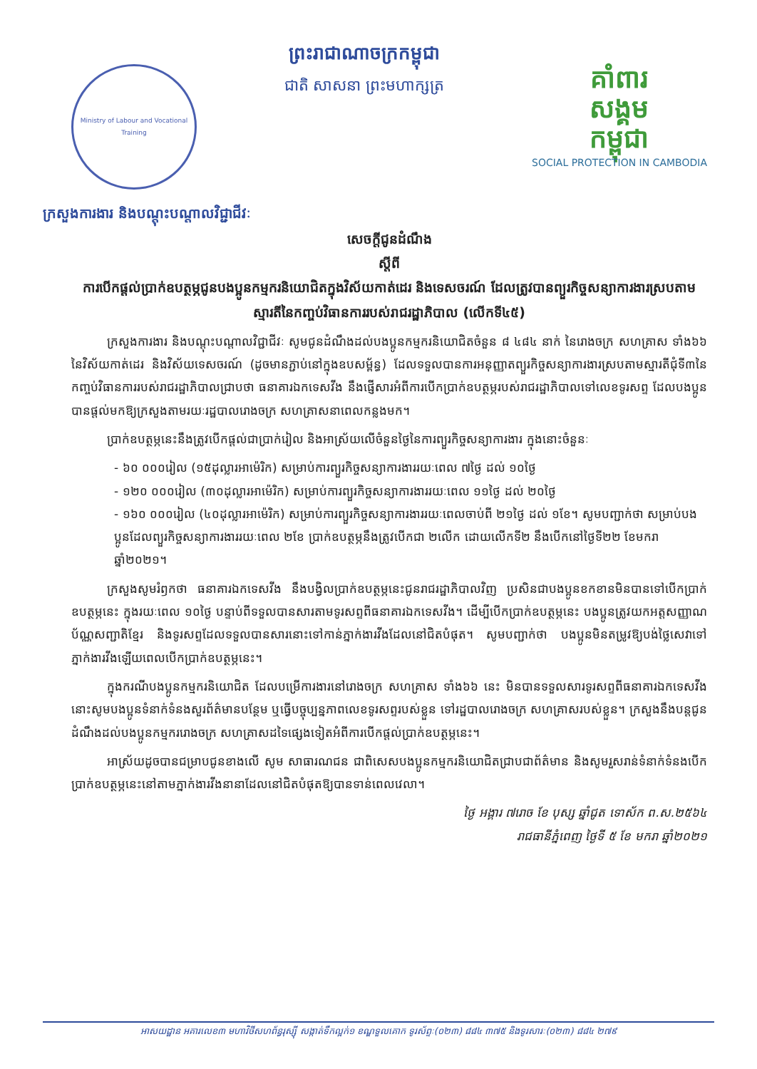Ministry of Labour and Vocational Training
ព្រះរាជាណាចក្រកម្ពុជា
ជាតិ សាសនា ព្រះមហាក្សត្រ
គាំពារ
សង្គម
កម្ពុជា
SOCIAL PROTECTION IN CAMBODIA
ក្រសួងការងារ និងបណ្តុះបណ្តាលវិជ្ជាជីវៈ
សេចក្តីជូនដំណឹង
ស្តីពី
ការបើកផ្តល់ប្រាក់ឧបត្ថម្ភជូនបងប្អូនកម្មករនិយោជិតក្នុងវិស័យកាត់ដេរ និងទេសចរណ៍ ដែលត្រូវបានព្យួរកិច្ចសន្យាការងារស្របតាមស្មារតីនៃកញ្ចប់វិធានការរបស់រាជរដ្ឋាភិបាល (លើកទី៤៥)
ក្រសួងការងារ និងបណ្តុះបណ្តាលវិជ្ជាជីវៈ សូមជូនដំណឹងដល់បងប្អូនកម្មករនិយោជិតចំនួន ៨ ៤៨៤ នាក់ នៃរោងចក្រ សហគ្រាស ទាំង៦៦ នៃវិស័យកាត់ដេរ និងវិស័យទេសចរណ៍ (ដូចមានភ្ជាប់នៅក្នុងឧបសម្ព័ន្ធ) ដែលទទួលបានការអនុញ្ញាតព្យួរកិច្ចសន្យាការងារស្របតាមស្មារតីជុំទី៣នៃកញ្ចប់វិធានការរបស់រាជរដ្ឋាភិបាលជ្រាបថា ធនាគារឯកទេសវីង នឹងផ្ញើសារអំពីការបើកប្រាក់ឧបត្ថម្ភរបស់រាជរដ្ឋាភិបាលទៅលេខទូរសព្ទ ដែលបងប្អូនបានផ្តល់មកឱ្យក្រសួងតាមរយៈរដ្ឋបាលរោងចក្រ សហគ្រាសនាពេលកន្លងមក។
ប្រាក់ឧបត្ថម្ភនេះនឹងត្រូវបើកផ្តល់ជាប្រាក់រៀល និងអាស្រ័យលើចំនួនថ្ងៃនៃការព្យួរកិច្ចសន្យាការងារ ក្នុងនោះចំនួនៈ
- ៦០ ០០០រៀល (១៥ដុល្លារអាម៉េរិក) សម្រាប់ការព្យួរកិច្ចសន្យាការងាររយៈពេល ៧ថ្ងៃ ដល់ ១០ថ្ងៃ
- ១២០ ០០០រៀល (៣០ដុល្លារអាម៉េរិក) សម្រាប់ការព្យួរកិច្ចសន្យាការងាររយៈពេល ១១ថ្ងៃ ដល់ ២០ថ្ងៃ
- ១៦០ ០០០រៀល (៤០ដុល្លារអាម៉េរិក) សម្រាប់ការព្យួរកិច្ចសន្យាការងាររយៈពេលចាប់ពី ២១ថ្ងៃ ដល់ ១ខែ។ សូមបញ្ជាក់ថា សម្រាប់បងប្អូនដែលព្យួរកិច្ចសន្យាការងាររយៈពេល ២ខែ ប្រាក់ឧបត្ថម្ភនឹងត្រូវបើកជា ២លើក ដោយលើកទី២ នឹងបើកនៅថ្ងៃទី២២ ខែមករា ឆ្នាំ២០២១។
ក្រសួងសូមរំឭកថា ធនាគារឯកទេសវីង នឹងបង្វិលប្រាក់ឧបត្ថម្ភនេះជូនរាជរដ្ឋាភិបាលវិញ ប្រសិនជាបងប្អូនខកខានមិនបានទៅបើកប្រាក់ឧបត្ថម្ភនេះ ក្នុងរយៈពេល ១០ថ្ងៃ បន្ទាប់ពីទទួលបានសារតាមទូរសព្ទពីធនាគារឯកទេសវីង។ ដើម្បីបើកប្រាក់ឧបត្ថម្ភនេះ បងប្អូនត្រូវយកអត្តសញ្ញាណប័ណ្ណសញ្ជាតិខ្មែរ និងទូរសព្ទដែលទទួលបានសារនោះទៅកាន់ភ្នាក់ងារវីងដែលនៅជិតបំផុត។ សូមបញ្ជាក់ថា បងប្អូនមិនតម្រូវឱ្យបង់ថ្លៃសេវាទៅភ្នាក់ងារវីងឡើយពេលបើកប្រាក់ឧបត្ថម្ភនេះ។
ក្នុងករណីបងប្អូនកម្មករនិយោជិត ដែលបម្រើការងារនៅរោងចក្រ សហគ្រាស ទាំង៦៦ នេះ មិនបានទទួលសារទូរសព្ទពីធនាគារឯកទេសវីង នោះសូមបងប្អូនទំនាក់ទំនងសួរព័ត៌មានបន្ថែម ឬធ្វើបច្ចុប្បន្នភាពលេខទូរសព្ទរបស់ខ្លួន ទៅរដ្ឋបាលរោងចក្រ សហគ្រាសរបស់ខ្លួន។ ក្រសួងនឹងបន្តជូនដំណឹងដល់បងប្អូនកម្មកររោងចក្រ សហគ្រាសដទៃផ្សេងទៀតអំពីការបើកផ្តល់ប្រាក់ឧបត្ថម្ភនេះ។
អាស្រ័យដូចបានជម្រាបជូនខាងលើ សូម សាធារណជន ជាពិសេសបងប្អូនកម្មករនិយោជិតជ្រាបជាព័ត៌មាន និងសូមរួសរាន់ទំនាក់ទំនងបើកប្រាក់ឧបត្ថម្ភនេះនៅតាមភ្នាក់ងារវីងនានាដែលនៅជិតបំផុតឱ្យបានទាន់ពេលវេលា។
ថ្ងៃ អង្គារ ៧រោច ខែ បុស្ស ឆ្នាំជូត ទោស័ក ព.ស.២៥៦៤
រាជធានីភ្នំពេញ ថ្ងៃទី ៥ ខែ មករា ឆ្នាំ២០២១
អាសយដ្ឋាន អគារលេខ៣ មហាវិថីសហព័ន្ធរុស្ស៊ី សង្កាត់ទឹកល្អក់១ ខណ្ឌទួលគោក ទូរស័ព្ទៈ(០២៣) ៨៨៤ ៣៧៥ និងទូរសារៈ(០២៣) ៨៨៤ ២៧៩